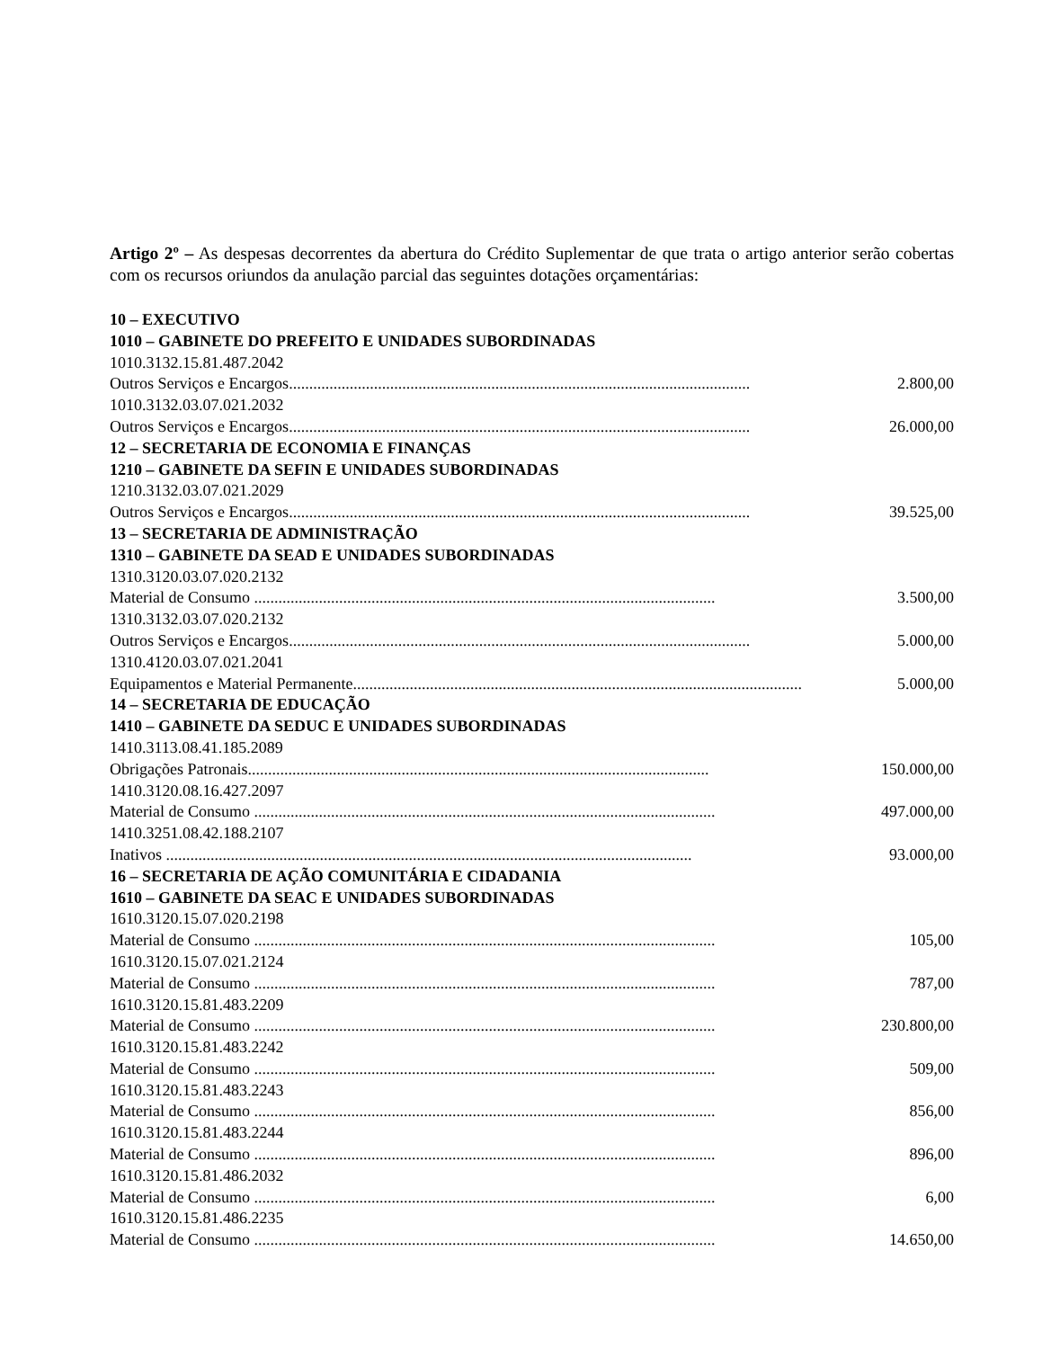Artigo 2º – As despesas decorrentes da abertura do Crédito Suplementar de que trata o artigo anterior serão cobertas com os recursos oriundos da anulação parcial das seguintes dotações orçamentárias:
10 – EXECUTIVO
1010 – GABINETE DO PREFEITO E UNIDADES SUBORDINADAS
1010.3132.15.81.487.2042
Outros Serviços e Encargos.................................................................................................................. 2.800,00
1010.3132.03.07.021.2032
Outros Serviços e Encargos.................................................................................................................. 26.000,00
12 – SECRETARIA DE ECONOMIA E FINANÇAS
1210 – GABINETE DA SEFIN E UNIDADES SUBORDINADAS
1210.3132.03.07.021.2029
Outros Serviços e Encargos.................................................................................................................. 39.525,00
13 – SECRETARIA DE ADMINISTRAÇÃO
1310 – GABINETE DA SEAD E UNIDADES SUBORDINADAS
1310.3120.03.07.020.2132
Material de Consumo .................................................................................................................. 3.500,00
1310.3132.03.07.020.2132
Outros Serviços e Encargos.................................................................................................................. 5.000,00
1310.4120.03.07.021.2041
Equipamentos e Material Permanente.................................................................................................................. 5.000,00
14 – SECRETARIA DE EDUCAÇÃO
1410 – GABINETE DA SEDUC E UNIDADES SUBORDINADAS
1410.3113.08.41.185.2089
Obrigações Patronais.................................................................................................................. 150.000,00
1410.3120.08.16.427.2097
Material de Consumo .................................................................................................................. 497.000,00
1410.3251.08.42.188.2107
Inativos .................................................................................................................................. 93.000,00
16 – SECRETARIA DE AÇÃO COMUNITÁRIA E CIDADANIA
1610 – GABINETE DA SEAC E UNIDADES SUBORDINADAS
1610.3120.15.07.020.2198
Material de Consumo .................................................................................................................. 105,00
1610.3120.15.07.021.2124
Material de Consumo .................................................................................................................. 787,00
1610.3120.15.81.483.2209
Material de Consumo .................................................................................................................. 230.800,00
1610.3120.15.81.483.2242
Material de Consumo .................................................................................................................. 509,00
1610.3120.15.81.483.2243
Material de Consumo .................................................................................................................. 856,00
1610.3120.15.81.483.2244
Material de Consumo .................................................................................................................. 896,00
1610.3120.15.81.486.2032
Material de Consumo .................................................................................................................. 6,00
1610.3120.15.81.486.2235
Material de Consumo .................................................................................................................. 14.650,00